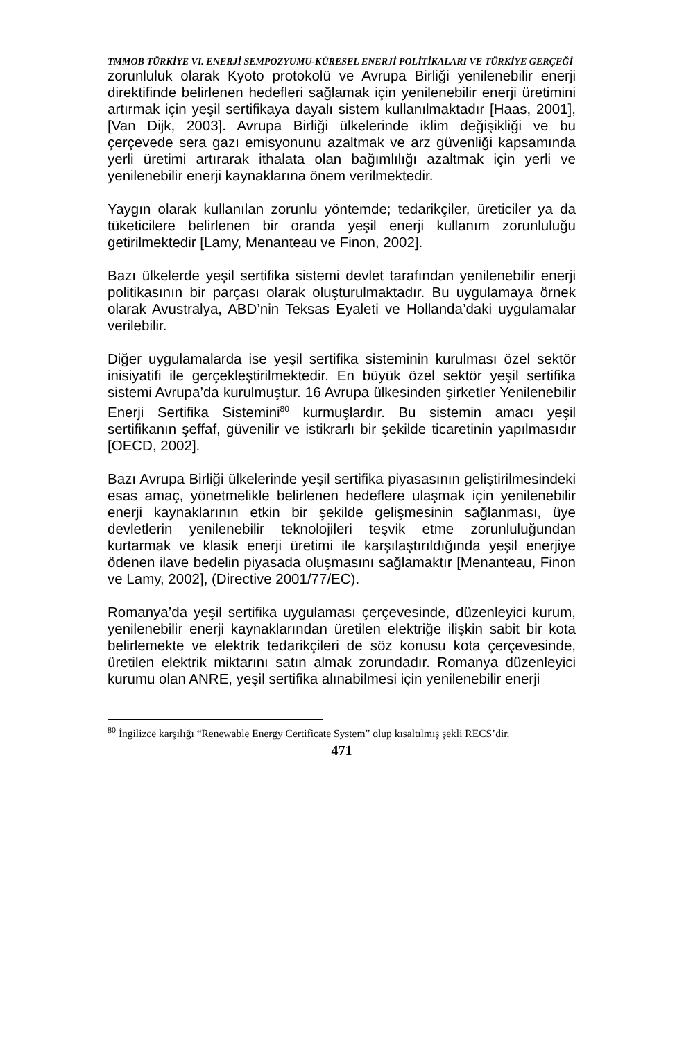TMMOB TÜRKİYE VI. ENERJİ SEMPOZYUMU-KÜRESEL ENERJİ POLİTİKALARI VE TÜRKİYE GERÇEĞİ
zorunluluk olarak Kyoto protokolü ve Avrupa Birliği yenilenebilir enerji direktifinde belirlenen hedefleri sağlamak için yenilenebilir enerji üretimini artırmak için yeşil sertifikaya dayalı sistem kullanılmaktadır [Haas, 2001], [Van Dijk, 2003]. Avrupa Birliği ülkelerinde iklim değişikliği ve bu çerçevede sera gazı emisyonunu azaltmak ve arz güvenliği kapsamında yerli üretimi artırarak ithalata olan bağımlılığı azaltmak için yerli ve yenilenebilir enerji kaynaklarına önem verilmektedir.
Yaygın olarak kullanılan zorunlu yöntemde; tedarikçiler, üreticiler ya da tüketicilere belirlenen bir oranda yeşil enerji kullanım zorunluluğu getirilmektedir [Lamy, Menanteau ve Finon, 2002].
Bazı ülkelerde yeşil sertifika sistemi devlet tarafından yenilenebilir enerji politikasının bir parçası olarak oluşturulmaktadır. Bu uygulamaya örnek olarak Avustralya, ABD’nin Teksas Eyaleti ve Hollanda’daki uygulamalar verilebilir.
Diğer uygulamalarda ise yeşil sertifika sisteminin kurulması özel sektör inisiyatifi ile gerçekleştirilmektedir. En büyük özel sektör yeşil sertifika sistemi Avrupa’da kurulmuştur. 16 Avrupa ülkesinden şirketler Yenilenebilir Enerji Sertifika Sistemini<sup>80</sup> kurmuşlardır. Bu sistemin amacı yeşil sertifikanın şeffaf, güvenilir ve istikrarlı bir şekilde ticaretinin yapılmasıdır [OECD, 2002].
Bazı Avrupa Birliği ülkelerinde yeşil sertifika piyasasının geliştirilmesindeki esas amaç, yönetmelikle belirlenen hedeflere ulaşmak için yenilenebilir enerji kaynaklarının etkin bir şekilde gelişmesinin sağlanması, üye devletlerin yenilenebilir teknolojileri teşvik etme zorunluluğundan kurtarmak ve klasik enerji üretimi ile karşılaştırıldığında yeşil enerjiye ödenen ilave bedelin piyasada oluşmasını sağlamaktır [Menanteau, Finon ve Lamy, 2002], (Directive 2001/77/EC).
Romanya’da yeşil sertifika uygulaması çerçevesinde, düzenleyici kurum, yenilenebilir enerji kaynaklarından üretilen elektriğe ilişkin sabit bir kota belirlemekte ve elektrik tedarikçileri de söz konusu kota çerçevesinde, üretilen elektrik miktarını satın almak zorundadır. Romanya düzenleyici kurumu olan ANRE, yeşil sertifika alınabilmesi için yenilenebilir enerji
<sup>80</sup> İngilizce karşılığı “Renewable Energy Certificate System” olup kısaltılmış şekli RECS’dir.
471